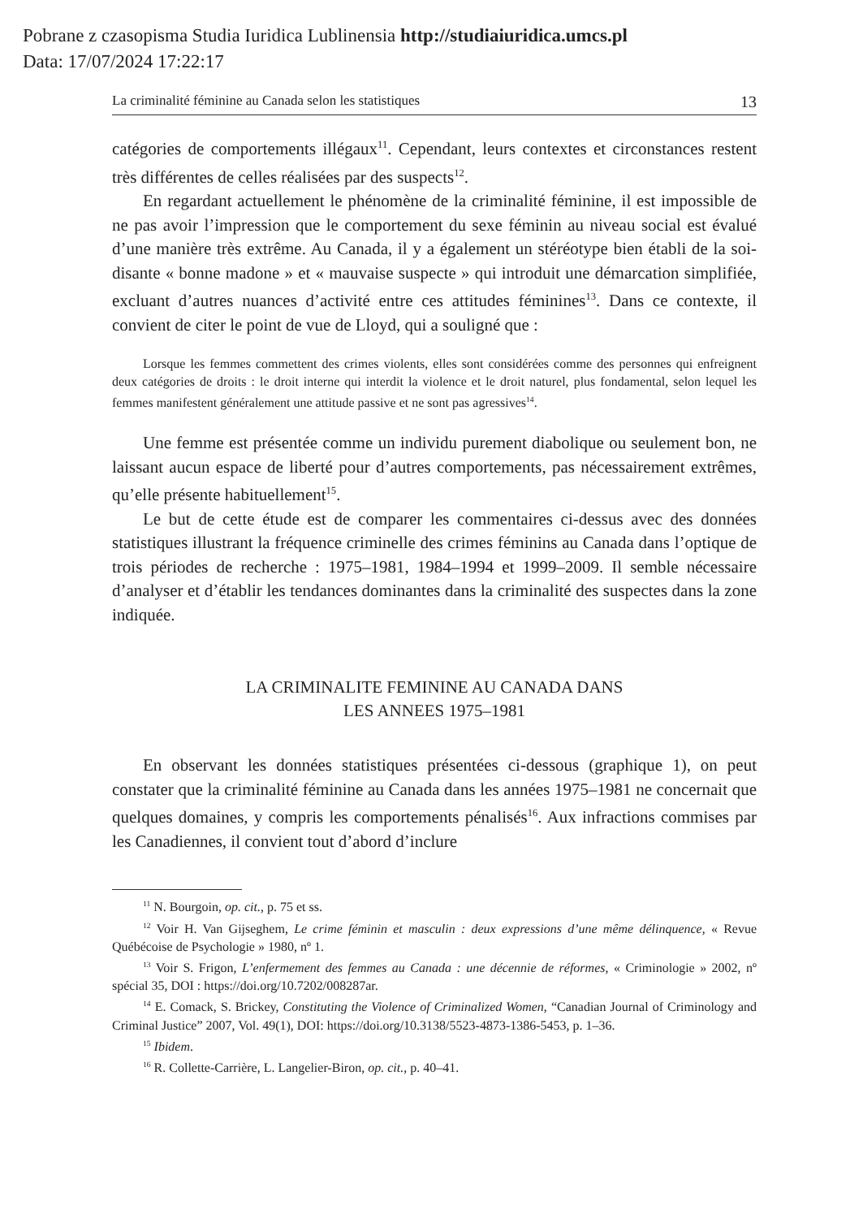Pobrane z czasopisma Studia Iuridica Lublinensia http://studiaiuridica.umcs.pl
Data: 17/07/2024 17:22:17
La criminalité féminine au Canada selon les statistiques 13
catégories de comportements illégaux<sup>11</sup>. Cependant, leurs contextes et circonstances restent très différentes de celles réalisées par des suspects<sup>12</sup>.
En regardant actuellement le phénomène de la criminalité féminine, il est impossible de ne pas avoir l’impression que le comportement du sexe féminin au niveau social est évalué d’une manière très extrême. Au Canada, il y a également un stéréotype bien établi de la soi-disante « bonne madone » et « mauvaise suspecte » qui introduit une démarcation simplifiée, excluant d’autres nuances d’activité entre ces attitudes féminines<sup>13</sup>. Dans ce contexte, il convient de citer le point de vue de Lloyd, qui a souligné que :
Lorsque les femmes commettent des crimes violents, elles sont considérées comme des personnes qui enfreignent deux catégories de droits : le droit interne qui interdit la violence et le droit naturel, plus fondamental, selon lequel les femmes manifestent généralement une attitude passive et ne sont pas agressives<sup>14</sup>.
Une femme est présentée comme un individu purement diabolique ou seulement bon, ne laissant aucun espace de liberté pour d’autres comportements, pas nécessairement extrêmes, qu’elle présente habituellement<sup>15</sup>.
Le but de cette étude est de comparer les commentaires ci-dessus avec des données statistiques illustrant la fréquence criminelle des crimes féminins au Canada dans l’optique de trois périodes de recherche : 1975–1981, 1984–1994 et 1999–2009. Il semble nécessaire d’analyser et d’établir les tendances dominantes dans la criminalité des suspectes dans la zone indiquée.
LA CRIMINALITE FEMININE AU CANADA DANS
LES ANNEES 1975–1981
En observant les données statistiques présentées ci-dessous (graphique 1), on peut constater que la criminalité féminine au Canada dans les années 1975–1981 ne concernait que quelques domaines, y compris les comportements pénalisés<sup>16</sup>. Aux infractions commises par les Canadiennes, il convient tout d’abord d’inclure
<sup>11</sup> N. Bourgoin, op. cit., p. 75 et ss.
<sup>12</sup> Voir H. Van Gijseghem, Le crime féminin et masculin : deux expressions d’une même délinquence, « Revue Québécoise de Psychologie » 1980, nº 1.
<sup>13</sup> Voir S. Frigon, L’enfermement des femmes au Canada : une décennie de réformes, « Criminologie » 2002, nº spécial 35, DOI : https://doi.org/10.7202/008287ar.
<sup>14</sup> E. Comack, S. Brickey, Constituting the Violence of Criminalized Women, “Canadian Journal of Criminology and Criminal Justice” 2007, Vol. 49(1), DOI: https://doi.org/10.3138/5523-4873-1386-5453, p. 1–36.
<sup>15</sup> Ibidem.
<sup>16</sup> R. Collette-Carrière, L. Langelier-Biron, op. cit., p. 40–41.